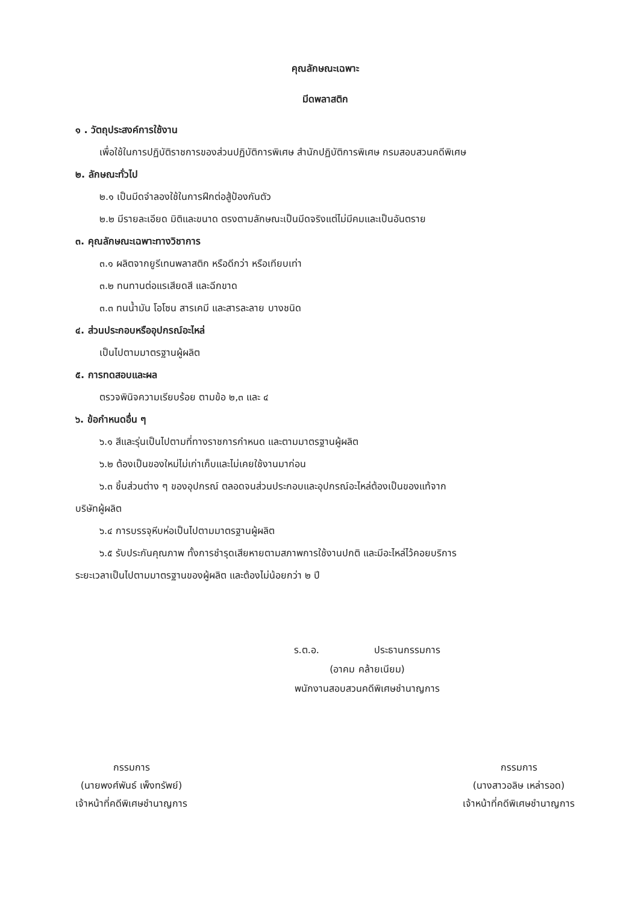คุณลักษณะเฉพาะ
มีดพลาสติก
๑ . วัตถุประสงค์การใช้งาน
เพื่อใช้ในการปฏิบัติราชการของส่วนปฏิบัติการพิเศษ สำนักปฏิบัติการพิเศษ กรมสอบสวนคดีพิเศษ
๒. ลักษณะทั่วไป
๒.๑ เป็นมีดจำลองใช้ในการฝึกต่อสู้ป้องกันตัว
๒.๒ มีรายละเอียด มิติและขนาด ตรงตามลักษณะเป็นมีดจริงแต่ไม่มีคมและเป็นอันตราย
๓. คุณลักษณะเฉพาะทางวิชาการ
๓.๑ ผลิตจากยูรีเทนพลาสติก หรือดีกว่า หรือเทียบเท่า
๓.๒ ทนทานต่อแรเสียดสี และฉีกขาด
๓.๓ ทนน้ำมัน โอโซน สารเคมี และสารละลาย บางชนิด
๔. ส่วนประกอบหรืออุปกรณ์อะไหล่
เป็นไปตามมาตรฐานผู้ผลิต
๕. การทดสอบและผล
ตรวจพินิจความเรียบร้อย ตามข้อ ๒,๓ และ ๔
๖. ข้อกำหนดอื่น ๆ
๖.๑ สีและรุ่นเป็นไปตามที่ทางราชการกำหนด และตามมาตรฐานผู้ผลิต
๖.๒ ต้องเป็นของใหม่ไม่เก่าเก็บและไม่เคยใช้งานมาก่อน
๖.๓ ชิ้นส่วนต่าง ๆ ของอุปกรณ์ ตลอดจนส่วนประกอบและอุปกรณ์อะไหล่ต้องเป็นของแท้จาก
บริษัทผู้ผลิต
๖.๔ การบรรจุหีบห่อเป็นไปตามมาตรฐานผู้ผลิต
๖.๕ รับประกันคุณภาพ ทั้งการชำรุดเสียหายตามสภาพการใช้งานปกติ และมีอะไหล่ไว้คอยบริการ
ระยะเวลาเป็นไปตามมาตรฐานของผู้ผลิต และต้องไม่น้อยกว่า ๒ ปี
ร.ต.อ. ประธานกรรมการ
(อาคม คล้ายเนียม)
พนักงานสอบสวนคดีพิเศษชำนาญการ
กรรมการ
(นายพงศ์พันธ์ เพ็งทรัพย์)
เจ้าหน้าที่คดีพิเศษชำนาญการ
กรรมการ
(นางสาวอลิษ เหล่ารอด)
เจ้าหน้าที่คดีพิเศษชำนาญการ